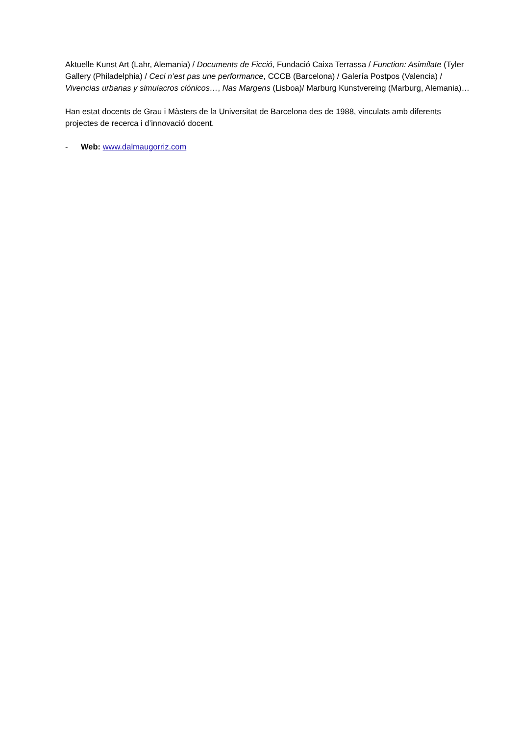Aktuelle Kunst Art (Lahr, Alemania) / Documents de Ficció, Fundació Caixa Terrassa / Function: Asimílate (Tyler Gallery (Philadelphia) / Ceci n’est pas une performance, CCCB (Barcelona) / Galería Postpos (Valencia) / Vivencias urbanas y simulacros clónicos…, Nas Margens (Lisboa)/ Marburg Kunstvereing (Marburg, Alemania)…
Han estat docents de Grau i Màsters de la Universitat de Barcelona des de 1988, vinculats amb diferents projectes de recerca i d’innovació docent.
- Web: www.dalmaugorriz.com